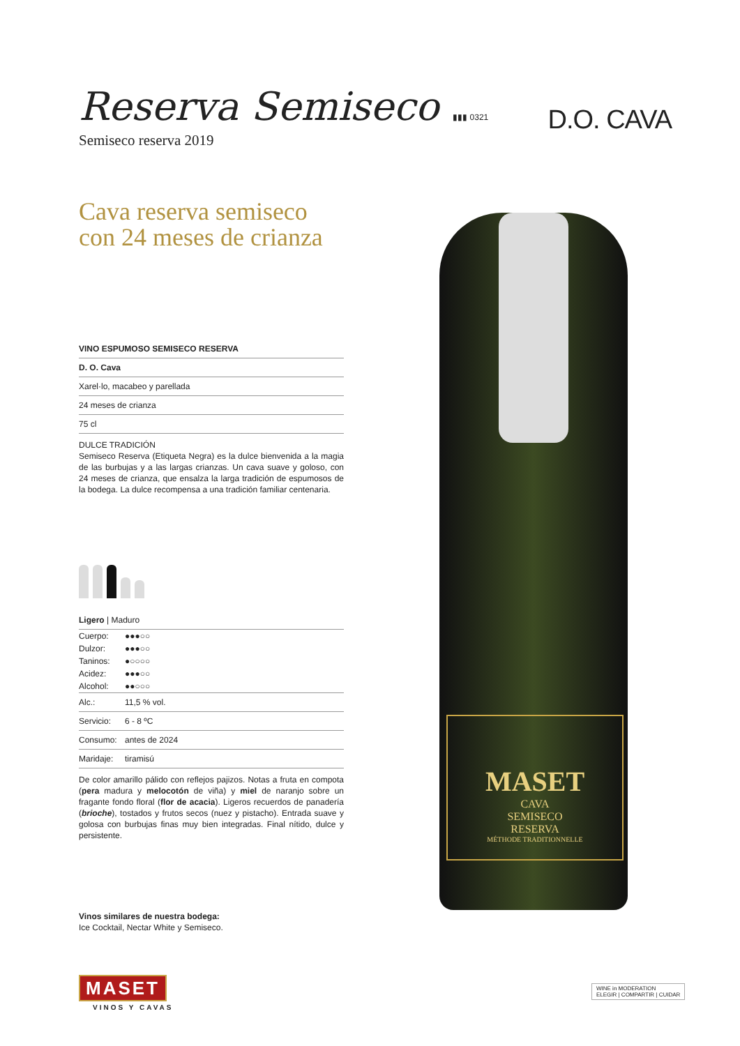Reserva Semiseco
▮▮▮ 0321
Semiseco reserva 2019
D.O. CAVA
Cava reserva semiseco
con 24 meses de crianza
| VINO ESPUMOSO SEMISECO RESERVA |
| --- |
| D. O. Cava |
| Xarel·lo, macabeo y parellada |
| 24 meses de crianza |
| 75 cl |
DULCE TRADICIÓN
Semiseco Reserva (Etiqueta Negra) es la dulce bienvenida a la magia de las burbujas y a las largas crianzas. Un cava suave y goloso, con 24 meses de crianza, que ensalza la larga tradición de espumosos de la bodega. La dulce recompensa a una tradición familiar centenaria.
| Ligero / Maduro |
| Cuerpo: | ●●●○○ |
| Dulzor: | ●●●○○ |
| Taninos: | ●○○○○ |
| Acidez: | ●●●○○ |
| Alcohol: | ●●○○○ |
| Alc.: | 11,5 % vol. |
| Servicio: | 6 - 8 ºC |
| Consumo: | antes de 2024 |
| Maridaje: | tiramisú |
De color amarillo pálido con reflejos pajizos. Notas a fruta en compota (pera madura y melocotón de viña) y miel de naranjo sobre un fragante fondo floral (flor de acacia). Ligeros recuerdos de panadería (brioche), tostados y frutos secos (nuez y pistacho). Entrada suave y golosa con burbujas finas muy bien integradas. Final nítido, dulce y persistente.
Vinos similares de nuestra bodega:
Ice Cocktail, Nectar White y Semiseco.
MASET
CAVA
SEMISECO
RESERVA
MÉTHODE TRADITIONNELLE
MASET
VINOS Y CAVAS
WINE in MODERATION
ELEGIR | COMPARTIR | CUIDAR